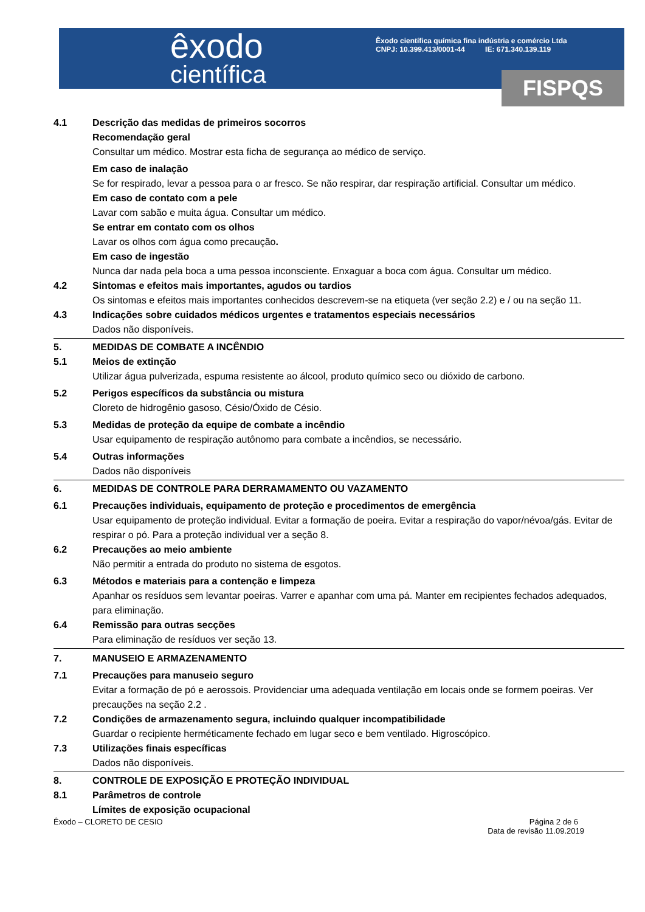êxodo
científica
Êxodo científica química fina indústria e comércio Ltda
CNPJ: 10.399.413/0001-44 IE: 671.340.139.119
FISPQS
4.1 Descrição das medidas de primeiros socorros
Recomendação geral
Consultar um médico. Mostrar esta ficha de segurança ao médico de serviço.
Em caso de inalação
Se for respirado, levar a pessoa para o ar fresco. Se não respirar, dar respiração artificial. Consultar um médico.
Em caso de contato com a pele
Lavar com sabão e muita água. Consultar um médico.
Se entrar em contato com os olhos
Lavar os olhos com água como precaução.
Em caso de ingestão
Nunca dar nada pela boca a uma pessoa inconsciente. Enxaguar a boca com água. Consultar um médico.
4.2 Sintomas e efeitos mais importantes, agudos ou tardios
Os sintomas e efeitos mais importantes conhecidos descrevem-se na etiqueta (ver seção 2.2) e / ou na seção 11.
4.3 Indicações sobre cuidados médicos urgentes e tratamentos especiais necessários
Dados não disponíveis.
5. MEDIDAS DE COMBATE A INCÊNDIO
5.1 Meios de extinção
Utilizar água pulverizada, espuma resistente ao álcool, produto químico seco ou dióxido de carbono.
5.2 Perigos específicos da substância ou mistura
Cloreto de hidrogênio gasoso, Césio/Óxido de Césio.
5.3 Medidas de proteção da equipe de combate a incêndio
Usar equipamento de respiração autônomo para combate a incêndios, se necessário.
5.4 Outras informações
Dados não disponíveis
6. MEDIDAS DE CONTROLE PARA DERRAMAMENTO OU VAZAMENTO
6.1 Precauções individuais, equipamento de proteção e procedimentos de emergência
Usar equipamento de proteção individual. Evitar a formação de poeira. Evitar a respiração do vapor/névoa/gás. Evitar de respirar o pó. Para a proteção individual ver a seção 8.
6.2 Precauções ao meio ambiente
Não permitir a entrada do produto no sistema de esgotos.
6.3 Métodos e materiais para a contenção e limpeza
Apanhar os resíduos sem levantar poeiras. Varrer e apanhar com uma pá. Manter em recipientes fechados adequados, para eliminação.
6.4 Remissão para outras secções
Para eliminação de resíduos ver seção 13.
7. MANUSEIO E ARMAZENAMENTO
7.1 Precauções para manuseio seguro
Evitar a formação de pó e aerossois. Providenciar uma adequada ventilação em locais onde se formem poeiras. Ver precauções na seção 2.2 .
7.2 Condições de armazenamento segura, incluindo qualquer incompatibilidade
Guardar o recipiente herméticamente fechado em lugar seco e bem ventilado. Higroscópico.
7.3 Utilizações finais específicas
Dados não disponíveis.
8. CONTROLE DE EXPOSIÇÃO E PROTEÇÃO INDIVIDUAL
8.1 Parâmetros de controle
Límites de exposição ocupacional
Êxodo – CLORETO DE CESIO Página 2 de 6
Data de revisão 11.09.2019